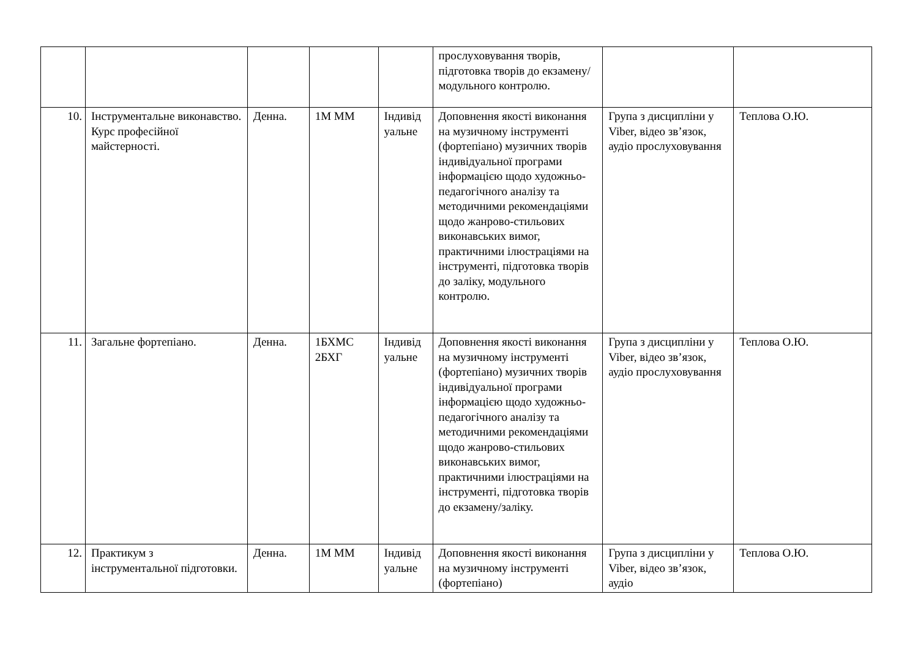| | | | | | прослуховування творів, підготовка творів до екзамену/ модульного контролю. | | |
| 10. | Інструментальне виконавство. Курс професійної майстерності. | Денна. | 1М ММ | Індивід уальне | Доповнення якості виконання на музичному інструменті (фортепіано) музичних творів індивідуальної програми інформацією щодо художньо-педагогічного аналізу та методичними рекомендаціями щодо жанрово-стильових виконавських вимог, практичними ілюстраціями на інструменті, підготовка творів до заліку, модульного контролю. | Група з дисципліни у Viber, відео зв’язок, аудіо прослуховування | Теплова О.Ю. |
| 11. | Загальне фортепіано. | Денна. | 1БХМС 2БХГ | Індивід уальне | Доповнення якості виконання на музичному інструменті (фортепіано) музичних творів індивідуальної програми інформацією щодо художньо-педагогічного аналізу та методичними рекомендаціями щодо жанрово-стильових виконавських вимог, практичними ілюстраціями на інструменті, підготовка творів до екзамену/заліку. | Група з дисципліни у Viber, відео зв’язок, аудіо прослуховування | Теплова О.Ю. |
| 12. | Практикум з інструментальної підготовки. | Денна. | 1М ММ | Індивід уальне | Доповнення якості виконання на музичному інструменті (фортепіано) | Група з дисципліни у Viber, відео зв’язок, аудіо | Теплова О.Ю. |